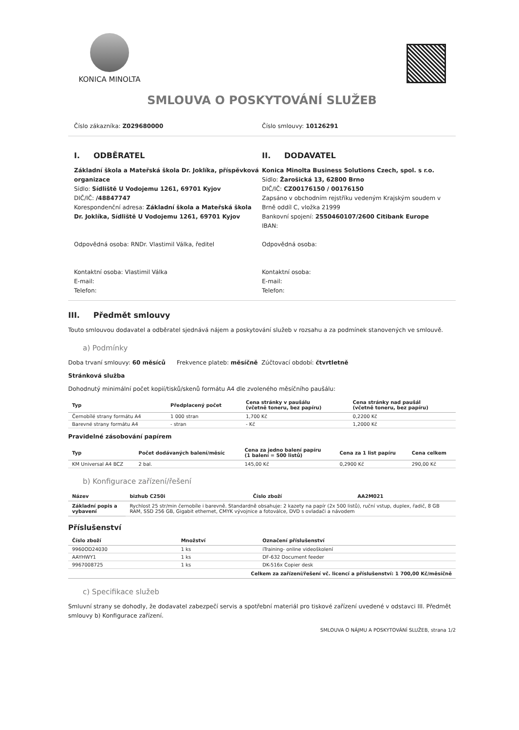KONICA MINOLTA
SMLOUVA O POSKYTOVÁNÍ SLUŽEB
Číslo zákazníka: Z029680000 Číslo smlouvy: 10126291
I. ODBĚRATEL
Základní škola a Mateřská škola Dr. Joklíka, příspěvková organizace
Sídlo: Sídliště U Vodojemu 1261, 69701 Kyjov
DIČ/IČ: /48847747
Korespondenční adresa: Základní škola a Mateřská škola Dr. Joklíka, Sídliště U Vodojemu 1261, 69701 Kyjov
Odpovědná osoba: RNDr. Vlastimil Válka, ředitel
Kontaktní osoba: Vlastimil Válka
E-mail:
Telefon:
II. DODAVATEL
Konica Minolta Business Solutions Czech, spol. s r.o.
Sídlo: Žarošická 13, 62800 Brno
DIČ/IČ: CZ00176150 / 00176150
Zapsáno v obchodním rejstříku vedeným Krajským soudem v Brně oddíl C, vložka 21999
Bankovní spojení: 2550460107/2600 Citibank Europe
IBAN:
Odpovědná osoba:
Kontaktní osoba:
E-mail:
Telefon:
III. Předmět smlouvy
Touto smlouvou dodavatel a odběratel sjednává nájem a poskytování služeb v rozsahu a za podmínek stanovených ve smlouvě.
a) Podmínky
Doba trvaní smlouvy: 60 měsíců Frekvence plateb: měsíčně Zúčtovací období: čtvrtletně
Stránková služba
Dohodnutý minimální počet kopií/tisků/skenů formátu A4 dle zvoleného měsíčního paušálu:
| Typ | Předplacený počet | Cena stránky v paušálu (včetně toneru, bez papíru) | Cena stránky nad paušál (včetně toneru, bez papíru) |
| --- | --- | --- | --- |
| Černobílé strany formátu A4 | 1 000 stran | 1,700 Kč | 0,2200 Kč |
| Barevné strany formátu A4 | - stran | - Kč | 1,2000 Kč |
Pravidelné zásobování papírem
| Typ | Počet dodávaných balení/měsíc | Cena za jedno balení papíru (1 balení = 500 listů) | Cena za 1 list papíru | Cena celkem |
| --- | --- | --- | --- | --- |
| KM Universal A4 BCZ | 2 bal. | 145,00 Kč | 0,2900 Kč | 290,00 Kč |
b) Konfigurace zařízení/řešení
| Název | bizhub C250i | Číslo zboží | AA2M021 |
| --- | --- | --- | --- |
| Základní popis a vybavení | Rychlost 25 str/min černobíle i barevně. Standardně obsahuje: 2 kazety na papír (2x 500 listů), ruční vstup, duplex, řadič, 8 GB RAM, SSD 256 GB, Gigabit ethernet, CMYK vývojnice a fotoválce, DVD s ovladači a návodem | | |
Příslušenství
| Číslo zboží | Množství | Označení příslušenství |
| --- | --- | --- |
| 9960OD24030 | 1 ks | iTraining- online videoškolení |
| AAYHWY1 | 1 ks | DF-632 Document feeder |
| 9967008725 | 1 ks | DK-516x Copier desk |
| Celkem za zařízení/řešení vč. licencí a příslušenství: 1 700,00 Kč/měsíčně | | |
c) Specifikace služeb
Smluvní strany se dohodly, že dodavatel zabezpečí servis a spotřební materiál pro tiskové zařízení uvedené v odstavci III. Předmět smlouvy b) Konfigurace zařízení.
SMLOUVA O NÁJMU A POSKYTOVÁNÍ SLUŽEB, strana 1/2